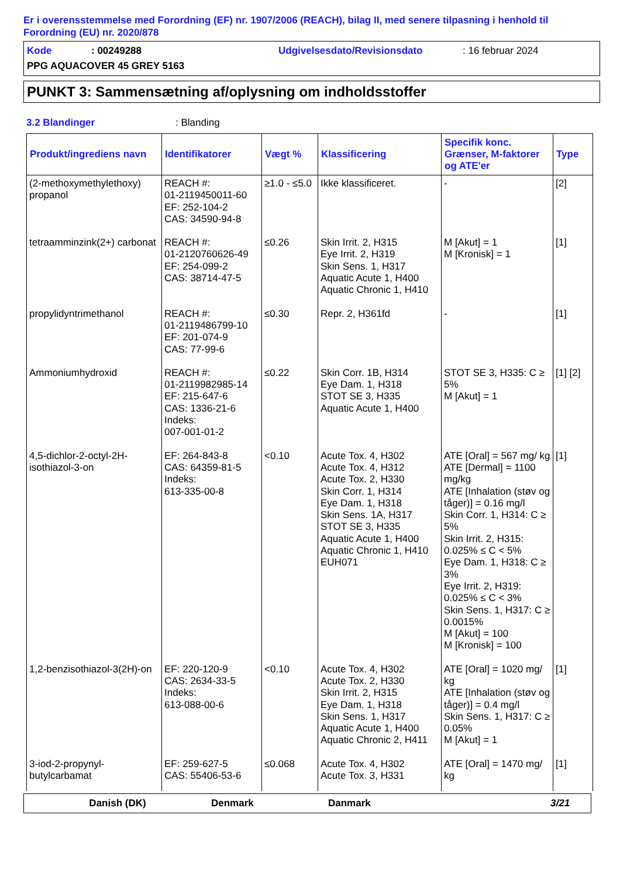Er i overensstemmelse med Forordning (EF) nr. 1907/2006 (REACH), bilag II, med senere tilpasning i henhold til Forordning (EU) nr. 2020/878
Kode: 00249288 Udgivelsesdato/Revisionsdato: 16 februar 2024
PPG AQUACOVER 45 GREY 5163
PUNKT 3: Sammensætning af/oplysning om indholdsstoffer
3.2 Blandinger: Blanding
| Produkt/ingrediens navn | Identifikatorer | Vægt % | Klassificering | Specifik konc. Grænser, M-faktorer og ATE'er | Type |
| --- | --- | --- | --- | --- | --- |
| (2-methoxymethylethoxy) propanol | REACH #: 01-2119450011-60 EF: 252-104-2 CAS: 34590-94-8 | ≥1.0 - ≤5.0 | Ikke klassificeret. | - | [2] |
| tetraamminzink(2+) carbonat | REACH #: 01-2120760626-49 EF: 254-099-2 CAS: 38714-47-5 | ≤0.26 | Skin Irrit. 2, H315 Eye Irrit. 2, H319 Skin Sens. 1, H317 Aquatic Acute 1, H400 Aquatic Chronic 1, H410 | M [Akut] = 1 M [Kronisk] = 1 | [1] |
| propylidyntrimethanol | REACH #: 01-2119486799-10 EF: 201-074-9 CAS: 77-99-6 | ≤0.30 | Repr. 2, H361fd | - | [1] |
| Ammoniumhydroxid | REACH #: 01-2119982985-14 EF: 215-647-6 CAS: 1336-21-6 Indeks: 007-001-01-2 | ≤0.22 | Skin Corr. 1B, H314 Eye Dam. 1, H318 STOT SE 3, H335 Aquatic Acute 1, H400 | STOT SE 3, H335: C ≥ 5% M [Akut] = 1 | [1] [2] |
| 4,5-dichlor-2-octyl-2H-isothiazol-3-on | EF: 264-843-8 CAS: 64359-81-5 Indeks: 613-335-00-8 | <0.10 | Acute Tox. 4, H302 Acute Tox. 4, H312 Acute Tox. 2, H330 Skin Corr. 1, H314 Eye Dam. 1, H318 Skin Sens. 1A, H317 STOT SE 3, H335 Aquatic Acute 1, H400 Aquatic Chronic 1, H410 EUH071 | ATE [Oral] = 567 mg/ kg ATE [Dermal] = 1100 mg/kg ATE [Inhalation (støv og tåger)] = 0.16 mg/l Skin Corr. 1, H314: C ≥ 5% Skin Irrit. 2, H315: 0.025% ≤ C < 5% Eye Dam. 1, H318: C ≥ 3% Eye Irrit. 2, H319: 0.025% ≤ C < 3% Skin Sens. 1, H317: C ≥ 0.0015% M [Akut] = 100 M [Kronisk] = 100 | [1] |
| 1,2-benzisothiazol-3(2H)-on | EF: 220-120-9 CAS: 2634-33-5 Indeks: 613-088-00-6 | <0.10 | Acute Tox. 4, H302 Acute Tox. 2, H330 Skin Irrit. 2, H315 Eye Dam. 1, H318 Skin Sens. 1, H317 Aquatic Acute 1, H400 Aquatic Chronic 2, H411 | ATE [Oral] = 1020 mg/ kg ATE [Inhalation (støv og tåger)] = 0.4 mg/l Skin Sens. 1, H317: C ≥ 0.05% M [Akut] = 1 | [1] |
| 3-iod-2-propynyl-butylcarbamat | EF: 259-627-5 CAS: 55406-53-6 | ≤0.068 | Acute Tox. 4, H302 Acute Tox. 3, H331 | ATE [Oral] = 1470 mg/ kg | [1] |
Danish (DK) Denmark Danmark 3/21